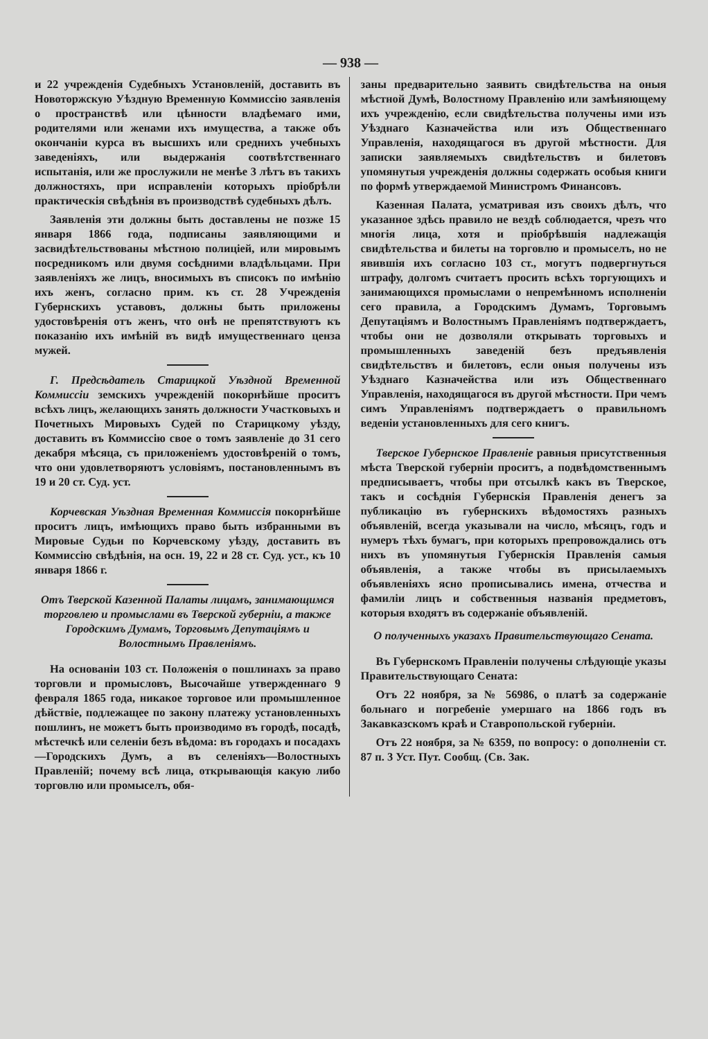— 938 —
и 22 учрежденія Судебныхъ Установленій, доставить въ Новоторжскую Уѣздную Временную Коммиссію заявленія о пространствѣ или цѣнности владѣемаго ими, родителями или женами ихъ имущества, а также объ окончаніи курса въ высшихъ или среднихъ учебныхъ заведеніяхъ, или выдержанія соотвѣтственнаго испытанія, или же прослужили не менѣе 3 лѣтъ въ такихъ должностяхъ, при исправленіи которыхъ пріобрѣли практическія свѣдѣнія въ производствѣ судебныхъ дѣлъ.
Заявленія эти должны быть доставлены не позже 15 января 1866 года, подписаны заявляющими и засвидѣтельствованы мѣстною полиціей, или мировымъ посредникомъ или двумя сосѣдними владѣльцами. При заявленіяхъ же лицъ, вносимыхъ въ списокъ по имѣнію ихъ женъ, согласно прим. къ ст. 28 Учрежденія Губернскихъ уставовъ, должны быть приложены удостовѣренія отъ женъ, что онѣ не препятствуютъ къ показанію ихъ имѣній въ видѣ имущественнаго ценза мужей.
Г. Предсѣдатель Старицкой Уѣздной Временной Коммиссіи земскихъ учрежденій покорнѣйше проситъ всѣхъ лицъ, желающихъ занять должности Участковыхъ и Почетныхъ Мировыхъ Судей по Старицкому уѣзду, доставить въ Коммиссію свое о томъ заявленіе до 31 сего декабря мѣсяца, съ приложеніемъ удостовѣреній о томъ, что они удовлетворяютъ условіямъ, постановленнымъ въ 19 и 20 ст. Суд. уст.
Корчевская Уѣздная Временная Коммиссія покорнѣйше проситъ лицъ, имѣющихъ право быть избранными въ Мировые Судьи по Корчевскому уѣзду, доставить въ Коммиссію свѣдѣнія, на осн. 19, 22 и 28 ст. Суд. уст., къ 10 января 1866 г.
Отъ Тверской Казенной Палаты лицамъ, занимающимся торговлею и промыслами въ Тверской губерніи, а также Городскимъ Думамъ, Торговымъ Депутаціямъ и Волостнымъ Правленіямъ.
На основаніи 103 ст. Положенія о пошлинахъ за право торговли и промысловъ, Высочайше утвержденнаго 9 февраля 1865 года, никакое торговое или промышленное дѣйствіе, подлежащее по закону платежу установленныхъ пошлинъ, не можетъ быть производимо въ городѣ, посадѣ, мѣстечкѣ или селеніи безъ вѣдома: въ городахъ и посадахъ—Городскихъ Думъ, а въ селеніяхъ—Волостныхъ Правленій; почему всѣ лица, открывающія какую либо торговлю или промыселъ, обя-
заны предварительно заявить свидѣтельства на оныя мѣстной Думѣ, Волостному Правленію или замѣняющему ихъ учрежденію, если свидѣтельства получены ими изъ Уѣзднаго Казначейства или изъ Общественнаго Управленія, находящагося въ другой мѣстности. Для записки заявляемыхъ свидѣтельствъ и билетовъ упомянутыя учрежденія должны содержать особыя книги по формѣ утверждаемой Министромъ Финансовъ.
Казенная Палата, усматривая изъ своихъ дѣлъ, что указанное здѣсь правило не вездѣ соблюдается, чрезъ что многія лица, хотя и пріобрѣвшія надлежащія свидѣтельства и билеты на торговлю и промыселъ, но не явившія ихъ согласно 103 ст., могутъ подвергнуться штрафу, долгомъ считаетъ просить всѣхъ торгующихъ и занимающихся промыслами о непремѣнномъ исполненіи сего правила, а Городскимъ Думамъ, Торговымъ Депутаціямъ и Волостнымъ Правленіямъ подтверждаетъ, чтобы они не дозволяли открывать торговыхъ и промышленныхъ заведеній безъ предъявленія свидѣтельствъ и билетовъ, если оныя получены изъ Уѣзднаго Казначейства или изъ Общественнаго Управленія, находящагося въ другой мѣстности. При чемъ симъ Управленіямъ подтверждаетъ о правильномъ веденіи установленныхъ для сего книгъ.
Тверское Губернское Правленіе равныя присутственныя мѣста Тверской губерніи проситъ, а подвѣдомственнымъ предписываетъ, чтобы при отсылкѣ какъ въ Тверское, такъ и сосѣднія Губернскія Правленія денегъ за публикацію въ губернскихъ вѣдомостяхъ разныхъ объявленій, всегда указывали на число, мѣсяцъ, годъ и нумеръ тѣхъ бумагъ, при которыхъ препровождались отъ нихъ въ упомянутыя Губернскія Правленія самыя объявленія, а также чтобы въ присылаемыхъ объявленіяхъ ясно прописывались имена, отчества и фамиліи лицъ и собственныя названія предметовъ, которыя входятъ въ содержаніе объявленій.
О полученныхъ указахъ Правительствующаго Сената.
Въ Губернскомъ Правленіи получены слѣдующіе указы Правительствующаго Сената:
Отъ 22 ноября, за № 56986, о платѣ за содержаніе больнаго и погребеніе умершаго на 1866 годъ въ Закавказскомъ краѣ и Ставропольской губерніи.
Отъ 22 ноября, за № 6359, по вопросу: о дополненіи ст. 87 п. 3 Уст. Пут. Сообщ. (Св. Зак.